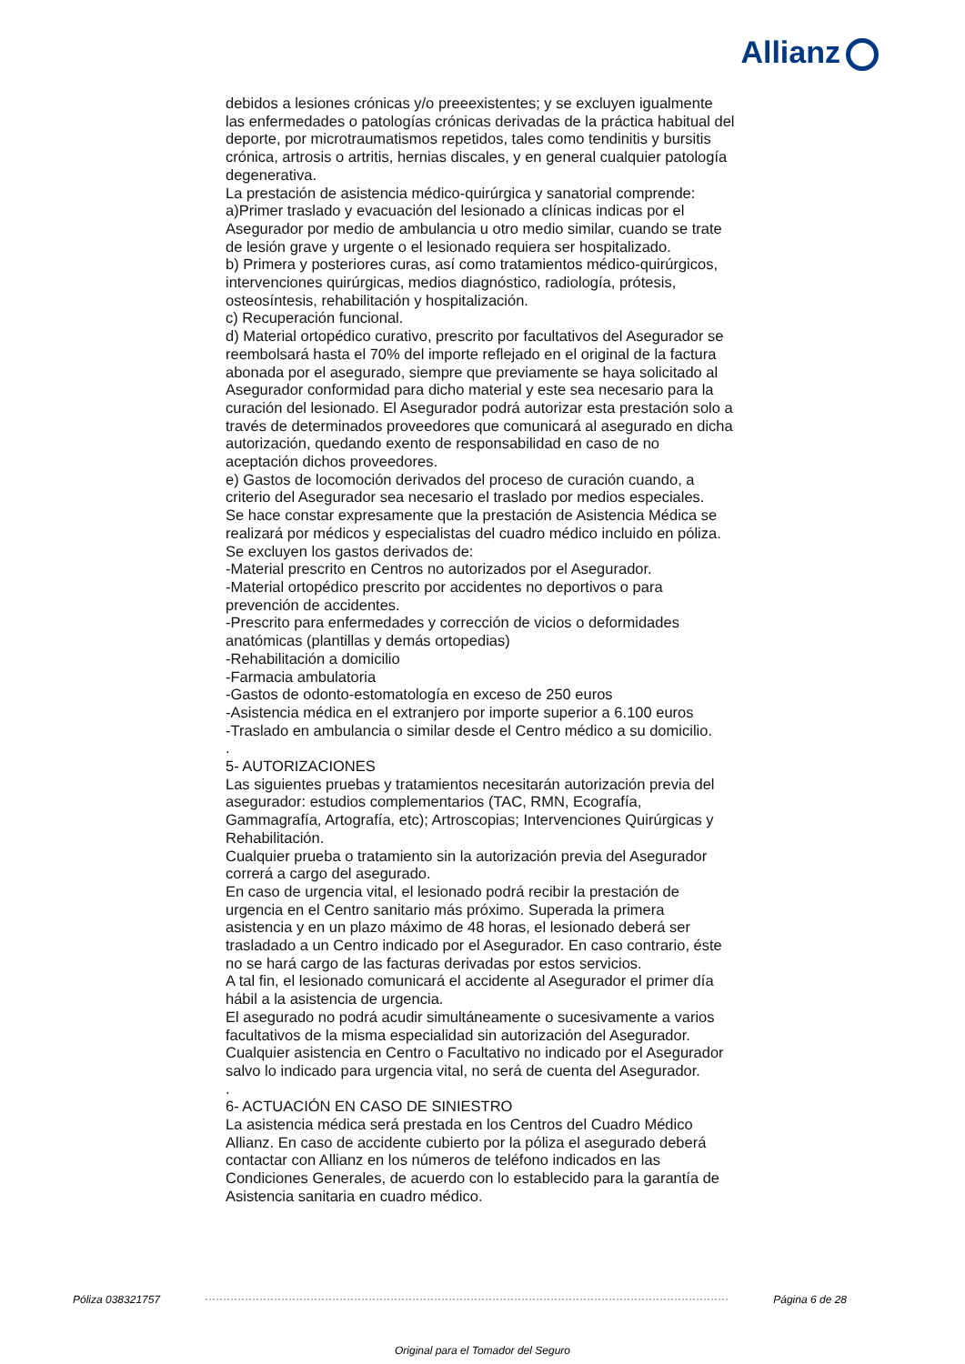Allianz
debidos a lesiones crónicas y/o preeexistentes; y se excluyen igualmente las enfermedades o patologías crónicas derivadas de la práctica habitual del deporte, por microtraumatismos repetidos, tales como tendinitis y bursitis crónica, artrosis o artritis, hernias discales, y en general cualquier patología degenerativa.
La prestación de asistencia médico-quirúrgica y sanatorial comprende:
a)Primer traslado y evacuación del lesionado a clínicas indicas por el Asegurador por medio de ambulancia u otro medio similar, cuando se trate de lesión grave y urgente o el lesionado requiera ser hospitalizado.
b) Primera y posteriores curas, así como tratamientos médico-quirúrgicos, intervenciones quirúrgicas, medios diagnóstico, radiología, prótesis, osteosíntesis, rehabilitación y hospitalización.
c) Recuperación funcional.
d) Material ortopédico curativo, prescrito por facultativos del Asegurador se reembolsará hasta el 70% del importe reflejado en el original de la factura abonada por el asegurado, siempre que previamente se haya solicitado al Asegurador conformidad para dicho material y este sea necesario para la curación del lesionado. El Asegurador podrá autorizar esta prestación solo a través de determinados proveedores que comunicará al asegurado en dicha autorización, quedando exento de responsabilidad en caso de no aceptación dichos proveedores.
e) Gastos de locomoción derivados del proceso de curación cuando, a criterio del Asegurador sea necesario el traslado por medios especiales.
Se hace constar expresamente que la prestación de Asistencia Médica se realizará por médicos y especialistas del cuadro médico incluido en póliza.
Se excluyen los gastos derivados de:
-Material prescrito en Centros no autorizados por el Asegurador.
-Material ortopédico prescrito por accidentes no deportivos o para prevención de accidentes.
-Prescrito para enfermedades y corrección de vicios o deformidades anatómicas (plantillas y demás ortopedias)
-Rehabilitación a domicilio
-Farmacia ambulatoria
-Gastos de odonto-estomatología en exceso de 250 euros
-Asistencia médica en el extranjero por importe superior a 6.100 euros
-Traslado en ambulancia o similar desde el Centro médico a su domicilio.
.
5- AUTORIZACIONES
Las siguientes pruebas y tratamientos necesitarán autorización previa del asegurador: estudios complementarios (TAC, RMN, Ecografía, Gammagrafía, Artografía, etc); Artroscopias; Intervenciones Quirúrgicas y Rehabilitación.
Cualquier prueba o tratamiento sin la autorización previa del Asegurador correrá a cargo del asegurado.
En caso de urgencia vital, el lesionado podrá recibir la prestación de urgencia en el Centro sanitario más próximo. Superada la primera asistencia y en un plazo máximo de 48 horas, el lesionado deberá ser trasladado a un Centro indicado por el Asegurador. En caso contrario, éste no se hará cargo de las facturas derivadas por estos servicios.
A tal fin, el lesionado comunicará el accidente al Asegurador el primer día hábil a la asistencia de urgencia.
El asegurado no podrá acudir simultáneamente o sucesivamente a varios facultativos de la misma especialidad sin autorización del Asegurador.
Cualquier asistencia en Centro o Facultativo no indicado por el Asegurador salvo lo indicado para urgencia vital, no será de cuenta del Asegurador.
.
6- ACTUACIÓN EN CASO DE SINIESTRO
La asistencia médica será prestada en los Centros del Cuadro Médico Allianz. En caso de accidente cubierto por la póliza el asegurado deberá contactar con Allianz en los números de teléfono indicados en las Condiciones Generales, de acuerdo con lo establecido para la garantía de Asistencia sanitaria en cuadro médico.
Póliza 038321757 Página 6 de 28
Original para el Tomador del Seguro